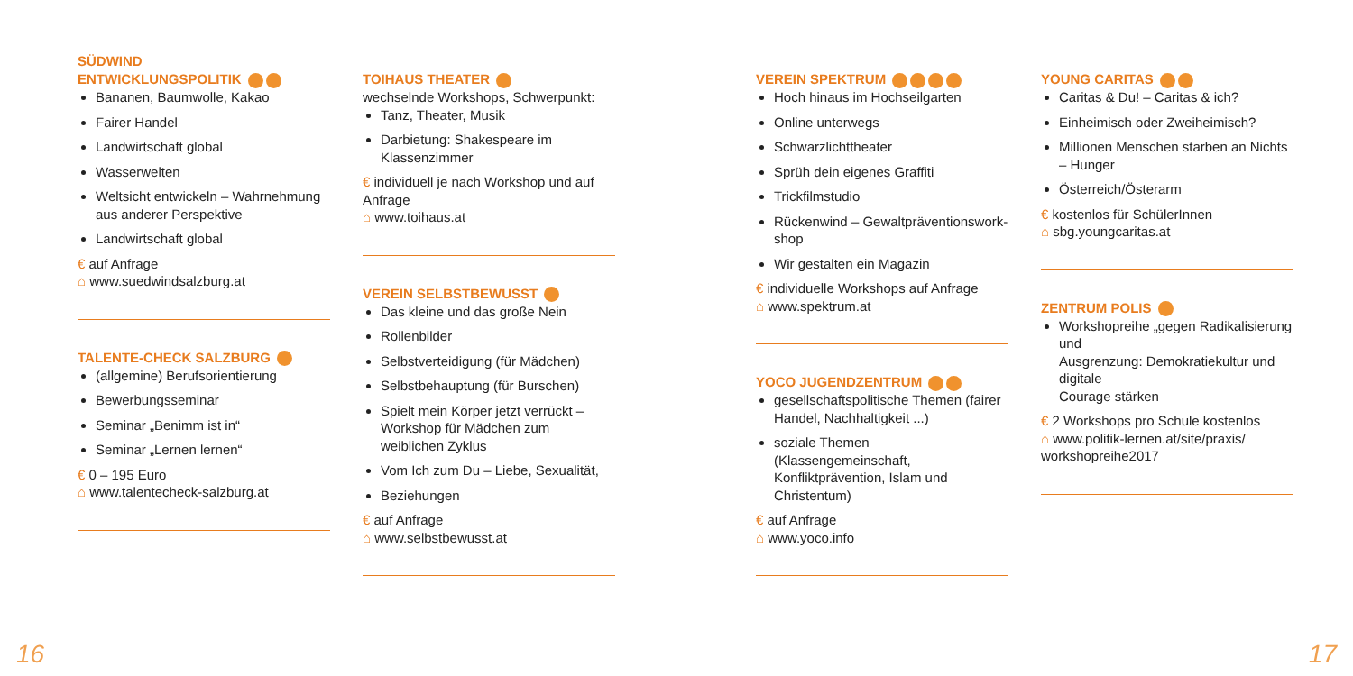SÜDWIND
ENTWICKLUNGSPOLITIK
Bananen, Baumwolle, Kakao
Fairer Handel
Landwirtschaft global
Wasserwelten
Weltsicht entwickeln – Wahrnehmung aus anderer Perspektive
Landwirtschaft global
€ auf Anfrage
⌂ www.suedwindsalzburg.at
TALENTE-CHECK SALZBURG
(allgemine) Berufsorientierung
Bewerbungsseminar
Seminar „Benimm ist in“
Seminar „Lernen lernen“
€ 0 – 195 Euro
⌂ www.talentecheck-salzburg.at
TOIHAUS THEATER
wechselnde Workshops, Schwerpunkt:
Tanz, Theater, Musik
Darbietung: Shakespeare im Klassenzimmer
€ individuell je nach Workshop und auf Anfrage
⌂ www.toihaus.at
VEREIN SELBSTBEWUSST
Das kleine und das große Nein
Rollenbilder
Selbstverteidigung (für Mädchen)
Selbstbehauptung (für Burschen)
Spielt mein Körper jetzt verrückt – Workshop für Mädchen zum weiblichen Zyklus
Vom Ich zum Du – Liebe, Sexualität,
Beziehungen
€ auf Anfrage
⌂ www.selbstbewusst.at
VEREIN SPEKTRUM
Hoch hinaus im Hochseilgarten
Online unterwegs
Schwarzlichttheater
Sprüh dein eigenes Graffiti
Trickfilmstudio
Rückenwind – Gewaltpräventionswork­shop
Wir gestalten ein Magazin
€ individuelle Workshops auf Anfrage
⌂ www.spektrum.at
YOCO JUGENDZENTRUM
gesellschaftspolitische Themen (fairer Handel, Nachhaltigkeit ...)
soziale Themen (Klassengemeinschaft, Konfliktprävention, Islam und Christentum)
€ auf Anfrage
⌂ www.yoco.info
YOUNG CARITAS
Caritas & Du! – Caritas & ich?
Einheimisch oder Zweiheimisch?
Millionen Menschen starben an Nichts – Hunger
Österreich/Österarm
€ kostenlos für SchülerInnen
⌂ sbg.youngcaritas.at
ZENTRUM POLIS
Workshopreihe „gegen Radikalisierung und
Ausgrenzung: Demokratiekultur und digitale
Courage stärken
€ 2 Workshops pro Schule kostenlos
⌂ www.politik-lernen.at/site/praxis/ workshopreihe2017
16 17